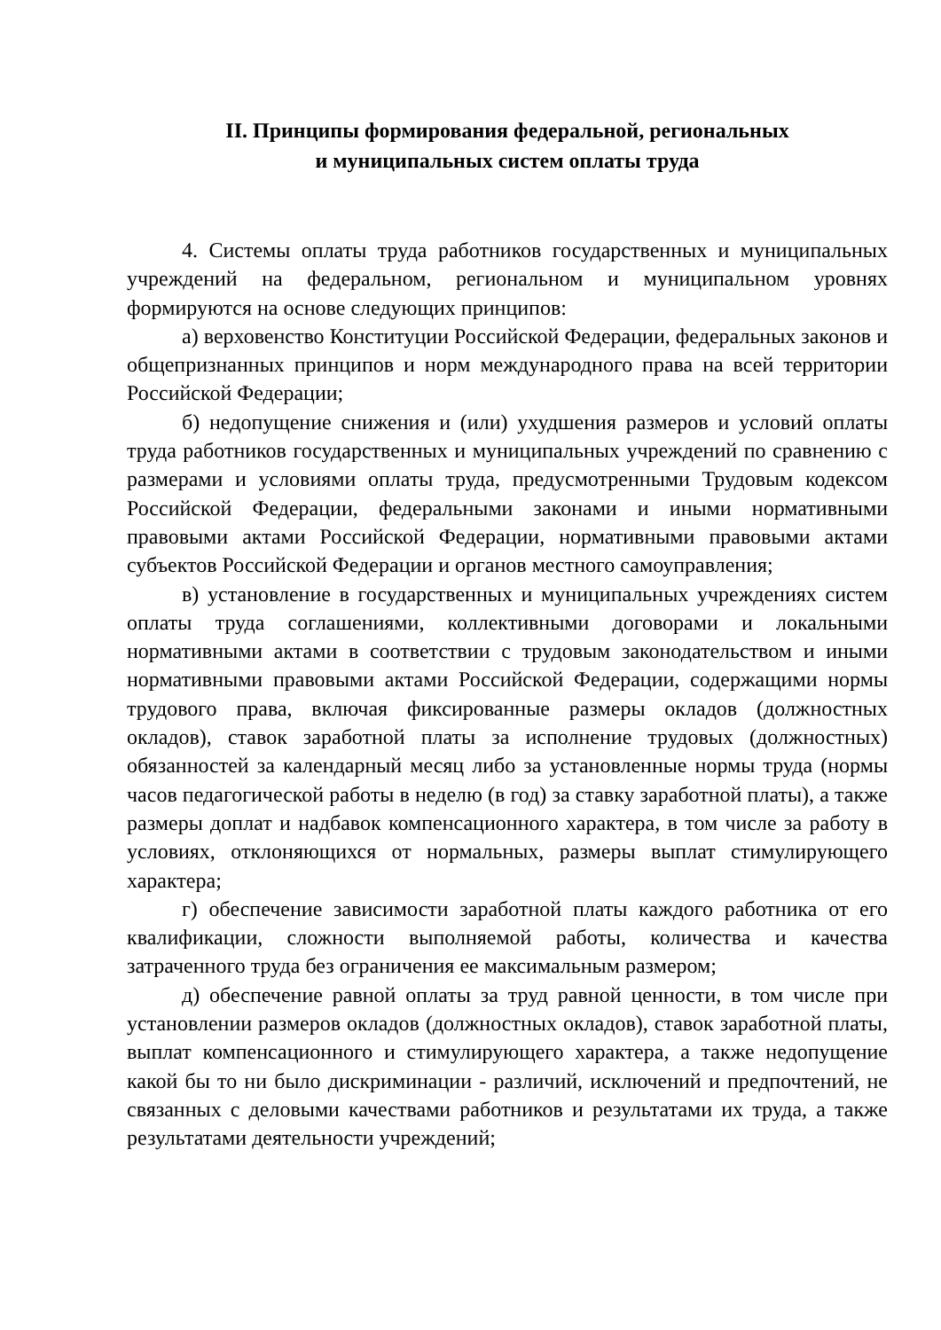II. Принципы формирования федеральной, региональных
и муниципальных систем оплаты труда
4. Системы оплаты труда работников государственных и муниципальных учреждений на федеральном, региональном и муниципальном уровнях формируются на основе следующих принципов:
а) верховенство Конституции Российской Федерации, федеральных законов и общепризнанных принципов и норм международного права на всей территории Российской Федерации;
б) недопущение снижения и (или) ухудшения размеров и условий оплаты труда работников государственных и муниципальных учреждений по сравнению с размерами и условиями оплаты труда, предусмотренными Трудовым кодексом Российской Федерации, федеральными законами и иными нормативными правовыми актами Российской Федерации, нормативными правовыми актами субъектов Российской Федерации и органов местного самоуправления;
в) установление в государственных и муниципальных учреждениях систем оплаты труда соглашениями, коллективными договорами и локальными нормативными актами в соответствии с трудовым законодательством и иными нормативными правовыми актами Российской Федерации, содержащими нормы трудового права, включая фиксированные размеры окладов (должностных окладов), ставок заработной платы за исполнение трудовых (должностных) обязанностей за календарный месяц либо за установленные нормы труда (нормы часов педагогической работы в неделю (в год) за ставку заработной платы), а также размеры доплат и надбавок компенсационного характера, в том числе за работу в условиях, отклоняющихся от нормальных, размеры выплат стимулирующего характера;
г) обеспечение зависимости заработной платы каждого работника от его квалификации, сложности выполняемой работы, количества и качества затраченного труда без ограничения ее максимальным размером;
д) обеспечение равной оплаты за труд равной ценности, в том числе при установлении размеров окладов (должностных окладов), ставок заработной платы, выплат компенсационного и стимулирующего характера, а также недопущение какой бы то ни было дискриминации - различий, исключений и предпочтений, не связанных с деловыми качествами работников и результатами их труда, а также результатами деятельности учреждений;